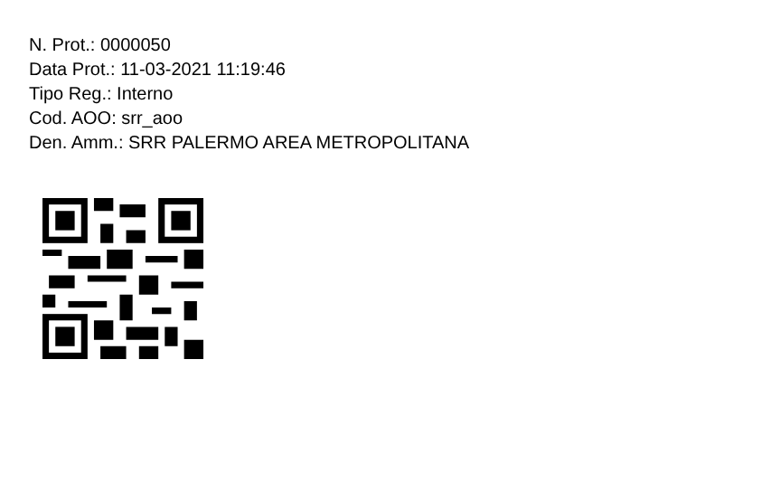N. Prot.: 0000050
Data Prot.: 11-03-2021 11:19:46
Tipo Reg.: Interno
Cod. AOO: srr_aoo
Den. Amm.: SRR PALERMO AREA METROPOLITANA